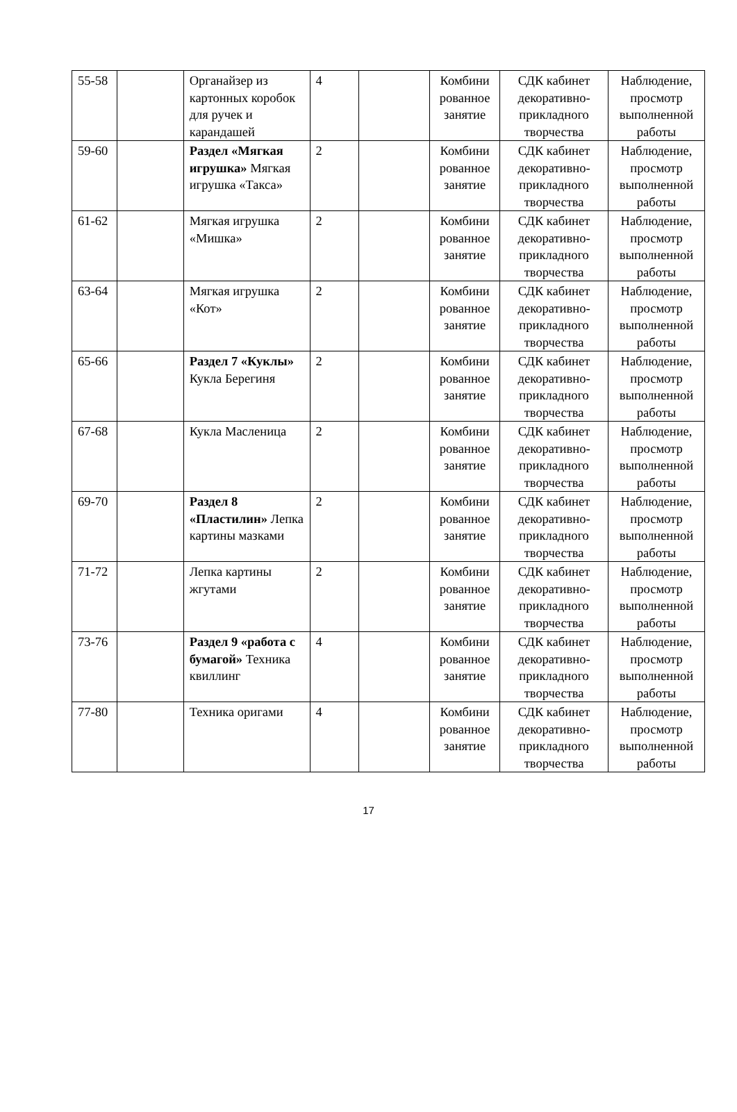| 55-58 | | Органайзер из картонных коробок для ручек и карандашей | 4 | | Комбини рованное занятие | СДК кабинет декоративно-прикладного творчества | Наблюдение, просмотр выполненной работы |
| 59-60 | | Раздел «Мягкая игрушка» Мягкая игрушка «Такса» | 2 | | Комбини рованное занятие | СДК кабинет декоративно-прикладного творчества | Наблюдение, просмотр выполненной работы |
| 61-62 | | Мягкая игрушка «Мишка» | 2 | | Комбини рованное занятие | СДК кабинет декоративно-прикладного творчества | Наблюдение, просмотр выполненной работы |
| 63-64 | | Мягкая игрушка «Кот» | 2 | | Комбини рованное занятие | СДК кабинет декоративно-прикладного творчества | Наблюдение, просмотр выполненной работы |
| 65-66 | | Раздел 7 «Куклы» Кукла Берегиня | 2 | | Комбини рованное занятие | СДК кабинет декоративно-прикладного творчества | Наблюдение, просмотр выполненной работы |
| 67-68 | | Кукла Масленица | 2 | | Комбини рованное занятие | СДК кабинет декоративно-прикладного творчества | Наблюдение, просмотр выполненной работы |
| 69-70 | | Раздел 8 «Пластилин» Лепка картины мазками | 2 | | Комбини рованное занятие | СДК кабинет декоративно-прикладного творчества | Наблюдение, просмотр выполненной работы |
| 71-72 | | Лепка картины жгутами | 2 | | Комбини рованное занятие | СДК кабинет декоративно-прикладного творчества | Наблюдение, просмотр выполненной работы |
| 73-76 | | Раздел 9 «работа с бумагой» Техника квиллинг | 4 | | Комбини рованное занятие | СДК кабинет декоративно-прикладного творчества | Наблюдение, просмотр выполненной работы |
| 77-80 | | Техника оригами | 4 | | Комбини рованное занятие | СДК кабинет декоративно-прикладного творчества | Наблюдение, просмотр выполненной работы |
17